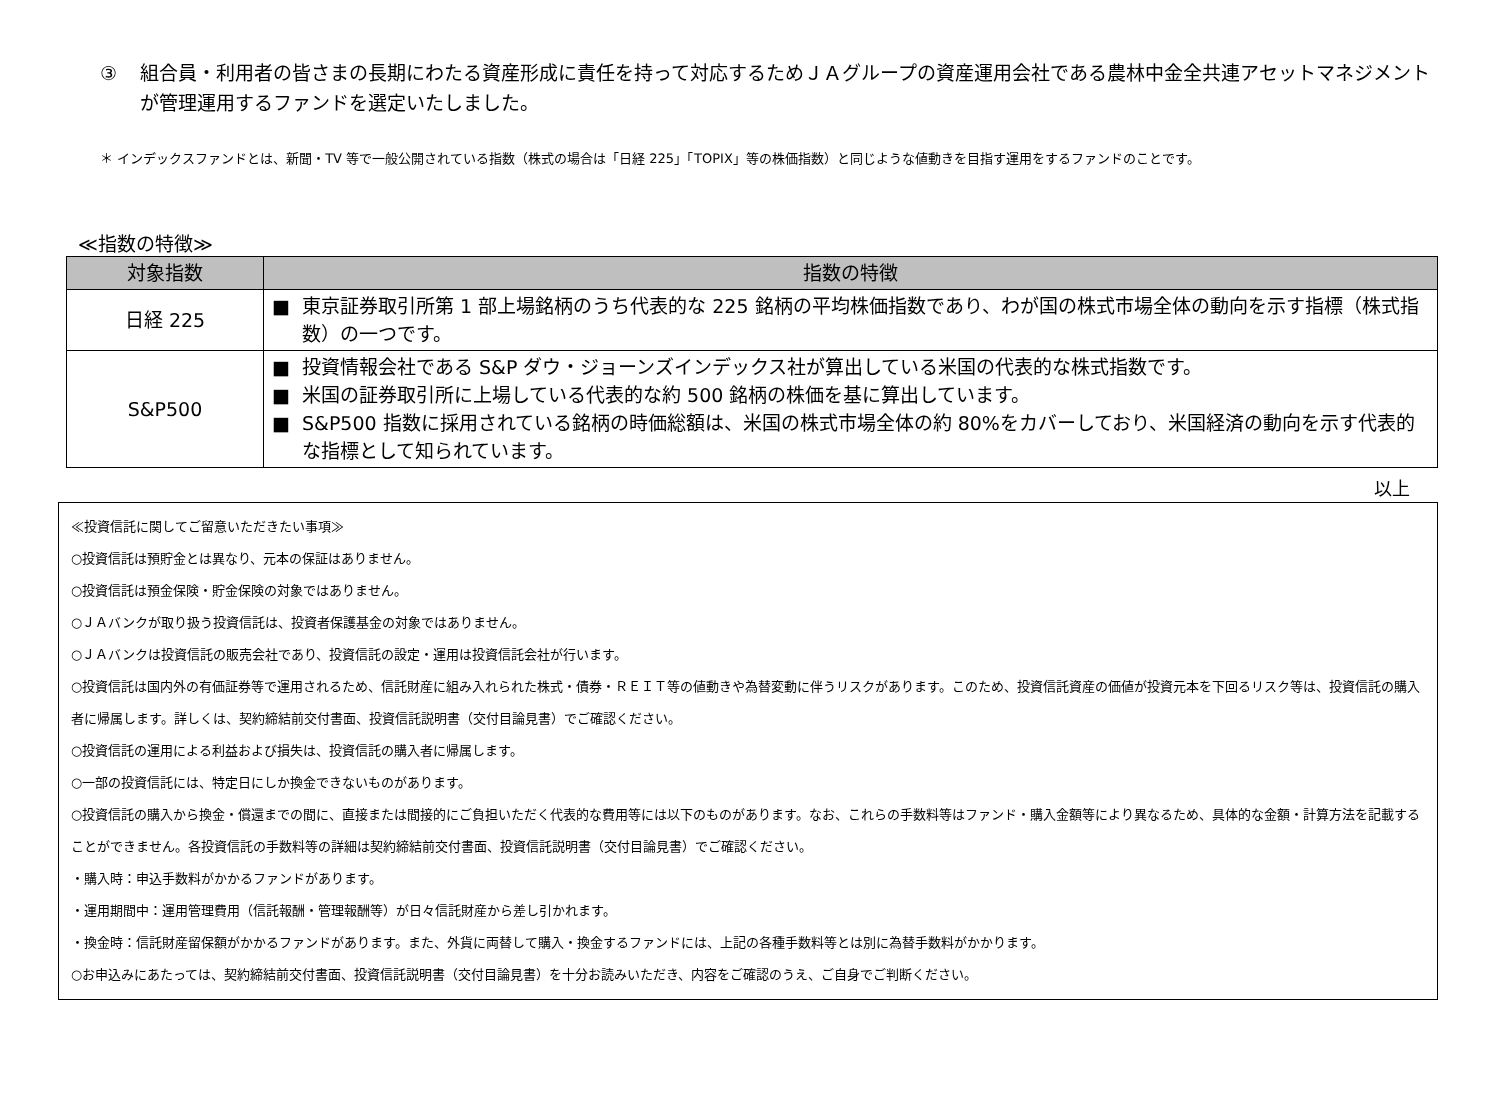③ 組合員・利用者の皆さまの長期にわたる資産形成に責任を持って対応するためＪＡグループの資産運用会社である農林中金全共連アセットマネジメントが管理運用するファンドを選定いたしました。
＊ インデックスファンドとは、新聞・TV 等で一般公開されている指数（株式の場合は「日経 225」「TOPIX」等の株価指数）と同じような値動きを目指す運用をするファンドのことです。
≪指数の特徴≫
| 対象指数 | 指数の特徴 |
| --- | --- |
| 日経 225 | ■ 東京証券取引所第 1 部上場銘柄のうち代表的な 225 銘柄の平均株価指数であり、わが国の株式市場全体の動向を示す指標（株式指数）の一つです。 |
| S&P500 | ■ 投資情報会社である S&P ダウ・ジョーンズインデックス社が算出している米国の代表的な株式指数です。 ■ 米国の証券取引所に上場している代表的な約 500 銘柄の株価を基に算出しています。 ■ S&P500 指数に採用されている銘柄の時価総額は、米国の株式市場全体の約 80%をカバーしており、米国経済の動向を示す代表的な指標として知られています。 |
以上
≪投資信託に関してご留意いただきたい事項≫
○投資信託は預貯金とは異なり、元本の保証はありません。
○投資信託は預金保険・貯金保険の対象ではありません。
○ＪＡバンクが取り扱う投資信託は、投資者保護基金の対象ではありません。
○ＪＡバンクは投資信託の販売会社であり、投資信託の設定・運用は投資信託会社が行います。
○投資信託は国内外の有価証券等で運用されるため、信託財産に組み入れられた株式・債券・ＲＥＩＴ等の値動きや為替変動に伴うリスクがあります。このため、投資信託資産の価値が投資元本を下回るリスク等は、投資信託の購入者に帰属します。詳しくは、契約締結前交付書面、投資信託説明書（交付目論見書）でご確認ください。
○投資信託の運用による利益および損失は、投資信託の購入者に帰属します。
○一部の投資信託には、特定日にしか換金できないものがあります。
○投資信託の購入から換金・償還までの間に、直接または間接的にご負担いただく代表的な費用等には以下のものがあります。なお、これらの手数料等はファンド・購入金額等により異なるため、具体的な金額・計算方法を記載することができません。各投資信託の手数料等の詳細は契約締結前交付書面、投資信託説明書（交付目論見書）でご確認ください。
・購入時：申込手数料がかかるファンドがあります。
・運用期間中：運用管理費用（信託報酬・管理報酬等）が日々信託財産から差し引かれます。
・換金時：信託財産留保額がかかるファンドがあります。また、外貨に両替して購入・換金するファンドには、上記の各種手数料等とは別に為替手数料がかかります。
○お申込みにあたっては、契約締結前交付書面、投資信託説明書（交付目論見書）を十分お読みいただき、内容をご確認のうえ、ご自身でご判断ください。